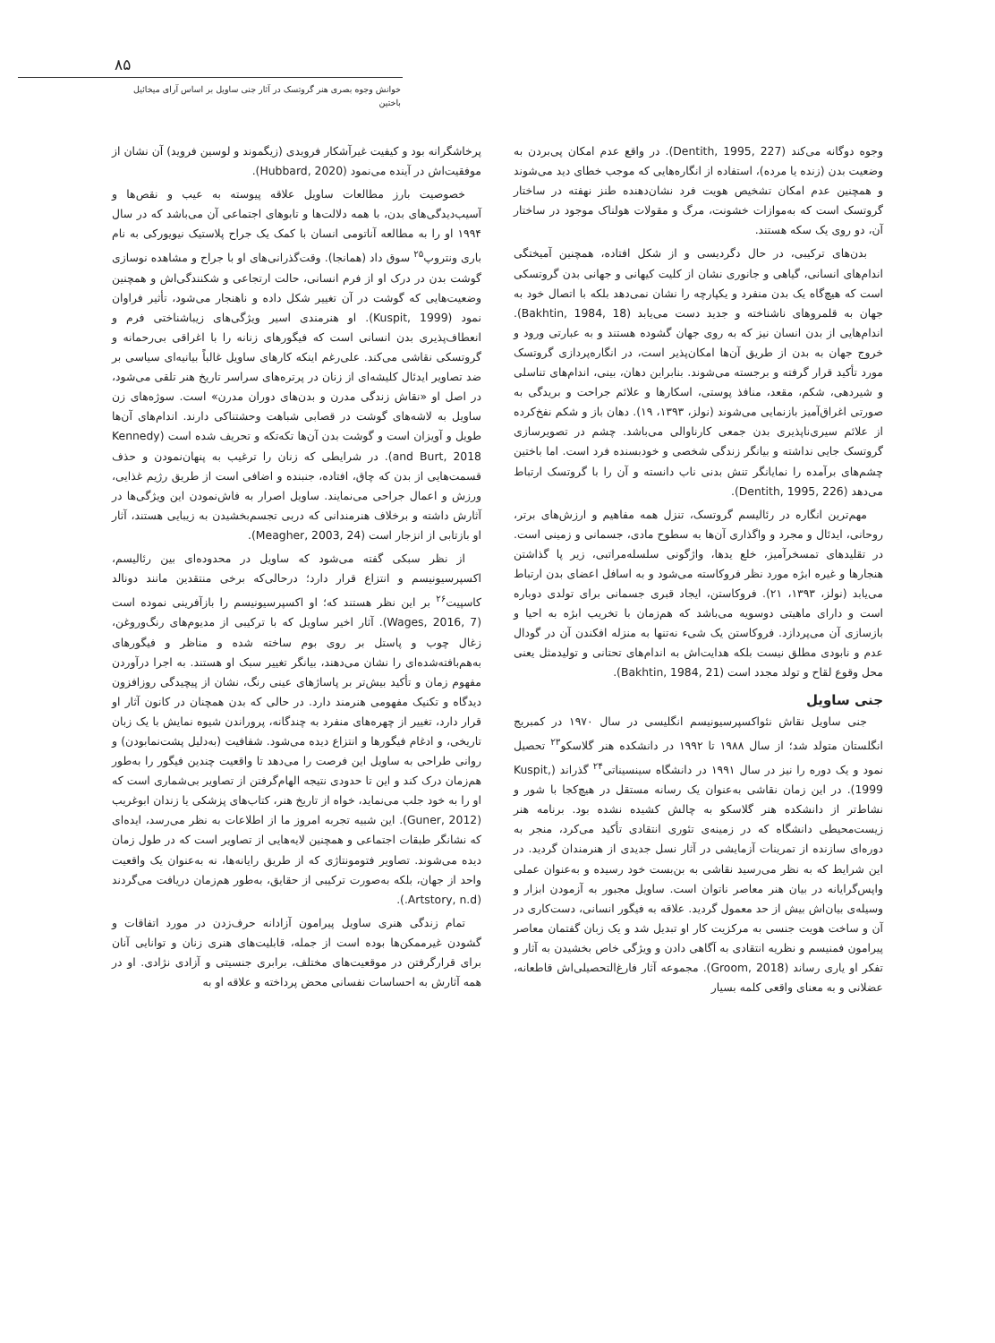۸۵
خوانش وجوه بصری هنر گروتسک در آثار جنی ساویل بر اساس آرای میخائیل باختین
وجوه دوگانه می‌کند (Dentith, 1995, 227). در واقع عدم امکان پی‌بردن به وضعیت بدن (زنده یا مرده)، استفاده از انگاره‌هایی که موجب خطای دید می‌شوند و همچنین عدم امکان تشخیص هویت فرد نشان‌دهنده طنز نهفته در ساختار گروتسک است که به‌موازات خشونت، مرگ و مقولات هولناک موجود در ساختار آن، دو روی یک سکه هستند.
بدن‌های ترکیبی، در حال دگردیسی و از شکل افتاده، همچنین آمیختگی اندام‌های انسانی، گیاهی و جانوری نشان از کلیت کیهانی و جهانی بدن گروتسکی است که هیچ‌گاه یک بدن منفرد و یکپارچه را نشان نمی‌دهد بلکه با اتصال خود به جهان به قلمروهای ناشناخته و جدید دست می‌یابد (Bakhtin, 1984, 18). اندام‌هایی از بدن انسان نیز که به روی جهان گشوده هستند و به عبارتی ورود و خروج جهان به بدن از طریق آن‌ها امکان‌پذیر است، در انگاره‌پردازی گروتسک مورد تأکید قرار گرفته و برجسته می‌شوند. بنابراین دهان، بینی، اندام‌های تناسلی و شیردهی، شکم، مقعد، منافذ پوستی، اسکارها و علائم جراحت و بریدگی به صورتی اغراق‌آمیز بازنمایی می‌شوند (نولز، ۱۳۹۳، ۱۹). دهان باز و شکم نفخ‌کرده از علائم سیری‌ناپذیری بدن جمعی کارناوالی می‌باشد. چشم در تصویرسازی گروتسک جایی نداشته و بیانگر زندگی شخصی و خودبسنده فرد است. اما باختین چشم‌های برآمده را نمایانگر تنش بدنی ناب دانسته و آن را با گروتسک ارتباط می‌دهد (Dentith, 1995, 226).
مهم‌ترین انگاره در رئالیسم گروتسک، تنزل همه مفاهیم و ارزش‌های برتر، روحانی، ایدئال و مجرد و واگذاری آن‌ها به سطوح مادی، جسمانی و زمینی است. در تقلیدهای تمسخرآمیز، خلع یدها، واژگونی سلسله‌مراتبی، زیر پا گذاشتن هنجارها و غیره ابژه مورد نظر فروکاسته می‌شود و به اسافل اعضای بدن ارتباط می‌یابد (نولز، ۱۳۹۳، ۲۱). فروکاستن، ایجاد قبری جسمانی برای تولدی دوباره است و دارای ماهیتی دوسویه می‌باشد که هم‌زمان با تخریب ابژه به احیا و بازسازی آن می‌پردازد. فروکاستن یک شیء نه‌تنها به منزله افکندن آن در گودال عدم و نابودی مطلق نیست بلکه هدایت‌اش به اندام‌های تحتانی و تولیدمثل یعنی محل وقوع لقاح و تولد مجدد است (Bakhtin, 1984, 21).
جنی ساویل
جنی ساویل نقاش نئواکسپرسیونیسم انگلیسی در سال ۱۹۷۰ در کمبریج انگلستان متولد شد؛ از سال ۱۹۸۸ تا ۱۹۹۲ در دانشکده هنر گلاسکو<sup>۲۳</sup> تحصیل نمود و یک دوره را نیز در سال ۱۹۹۱ در دانشگاه سینسیناتی<sup>۲۴</sup> گذراند (Kuspit, 1999). در این زمان نقاشی به‌عنوان یک رسانه مستقل در هیچ‌کجا با شور و نشاط‌تر از دانشکده هنر گلاسکو به چالش کشیده نشده بود. برنامه هنر زیست‌محیطی دانشگاه که در زمینه‌ی تئوری انتقادی تأکید می‌کرد، منجر به دوره‌ای سازنده از تمرینات آزمایشی در آثار نسل جدیدی از هنرمندان گردید. در این شرایط که به نظر می‌رسید نقاشی به بن‌بست خود رسیده و به‌عنوان عملی واپس‌گرایانه در بیان هنر معاصر ناتوان است. ساویل مجبور به آزمودن ابزار و وسیله‌ی بیان‌اش بیش از حد معمول گردید. علاقه به فیگور انسانی، دست‌کاری در آن و ساخت هویت جنسی به مرکزیت کار او تبدیل شد و یک زبان گفتمان معاصر پیرامون فمنیسم و نظریه انتقادی به آگاهی دادن و ویژگی خاص بخشیدن به آثار و تفکر او یاری رساند (Groom, 2018). مجموعه آثار فارغ‌التحصیلی‌اش قاطعانه، عضلانی و به معنای واقعی کلمه بسیار
پرخاشگرانه بود و کیفیت غیرآشکار فرویدی (زیگموند و لوسین فروید) آن نشان از موفقیت‌اش در آینده می‌نمود (Hubbard, 2020).
خصوصیت بارز مطالعات ساویل علاقه پیوسته به عیب و نقص‌ها و آسیب‌دیدگی‌های بدن، با همه دلالت‌ها و تابوهای اجتماعی آن می‌باشد که در سال ۱۹۹۴ او را به مطالعه آناتومی انسان با کمک یک جراح پلاستیک نیویورکی به نام باری ونتروپ<sup>۲۵</sup> سوق داد (همانجا). وقت‌گذرانی‌های او با جراح و مشاهده نوسازی گوشت بدن در درک او از فرم انسانی، حالت ارتجاعی و شکنندگی‌اش و همچنین وضعیت‌هایی که گوشت در آن تغییر شکل داده و ناهنجار می‌شود، تأثیر فراوان نمود (Kuspit, 1999). او هنرمندی اسیر ویژگی‌های زیباشناختی فرم و انعطاف‌پذیری بدن انسانی است که فیگورهای زنانه را با اغراقی بی‌رحمانه و گروتسکی نقاشی می‌کند. علی‌رغم اینکه کارهای ساویل غالباً بیانیه‌ای سیاسی بر ضد تصاویر ایدئال کلیشه‌ای از زنان در پرتره‌های سراسر تاریخ هنر تلقی می‌شود، در اصل او «نقاش زندگی مدرن و بدن‌های دوران مدرن» است. سوژه‌های زن ساویل به لاشه‌های گوشت در قصابی شباهت وحشتناکی دارند. اندام‌های آن‌ها طویل و آویزان است و گوشت بدن آن‌ها تکه‌تکه و تحریف شده است (Kennedy and Burt, 2018). در شرایطی که زنان را ترغیب به پنهان‌نمودن و حذف قسمت‌هایی از بدن که چاق، افتاده، جنبنده و اضافی است از طریق رژیم غذایی، ورزش و اعمال جراحی می‌نمایند. ساویل اصرار به فاش‌نمودن این ویژگی‌ها در آثارش داشته و برخلاف هنرمندانی که دربی تجسم‌بخشیدن به زیبایی هستند، آثار او بازتابی از انزجار است (Meagher, 2003, 24).
از نظر سبکی گفته می‌شود که ساویل در محدوده‌ای بین رئالیسم، اکسپرسیونیسم و انتزاع قرار دارد؛ درحالی‌که برخی منتقدین مانند دونالد کاسپیت<sup>۲۶</sup> بر این نظر هستند که؛ او اکسپرسیونیسم را بازآفرینی نموده است (Wages, 2016, 7). آثار اخیر ساویل که با ترکیبی از مدیوم‌های رنگ‌وروغن، زغال چوب و پاستل بر روی بوم ساخته شده و مناظر و فیگورهای به‌هم‌بافته‌شده‌ای را نشان می‌دهند، بیانگر تغییر سبک او هستند. به اجرا درآوردن مفهوم زمان و تأکید بیش‌تر بر پاساژهای عینی رنگ، نشان از پیچیدگی روزافزون دیدگاه و تکنیک مفهومی هنرمند دارد. در حالی که بدن همچنان در کانون آثار او قرار دارد، تغییر از چهره‌های منفرد به چندگانه، پروراندن شیوه نمایش با یک زبان تاریخی، و ادغام فیگورها و انتزاع دیده می‌شود. شفافیت (به‌دلیل پشت‌نمابودن) و روانی طراحی به ساویل این فرصت را می‌دهد تا واقعیت چندین فیگور را به‌طور هم‌زمان درک کند و این تا حدودی نتیجه الهام‌گرفتن از تصاویر بی‌شماری است که او را به خود جلب می‌نماید، خواه از تاریخ هنر، کتاب‌های پزشکی یا زندان ابوغریب (Guner, 2012). این شبیه تجربه امروز ما از اطلاعات به نظر می‌رسد، ایده‌ای که نشانگر طبقات اجتماعی و همچنین لایه‌هایی از تصاویر است که در طول زمان دیده می‌شوند. تصاویر فتومونتاژی که از طریق رایانه‌ها، نه به‌عنوان یک واقعیت واحد از جهان، بلکه به‌صورت ترکیبی از حقایق، به‌طور هم‌زمان دریافت می‌گردند (Artstory, n.d.).
تمام زندگی هنری ساویل پیرامون آزادانه حرف‌زدن در مورد اتفاقات و گشودن غیرممکن‌ها بوده است از جمله، قابلیت‌های هنری زنان و توانایی آنان برای قرارگرفتن در موقعیت‌های مختلف، برابری جنسیتی و آزادی نژادی. او در همه آثارش به احساسات نفسانی محض پرداخته و علاقه او به